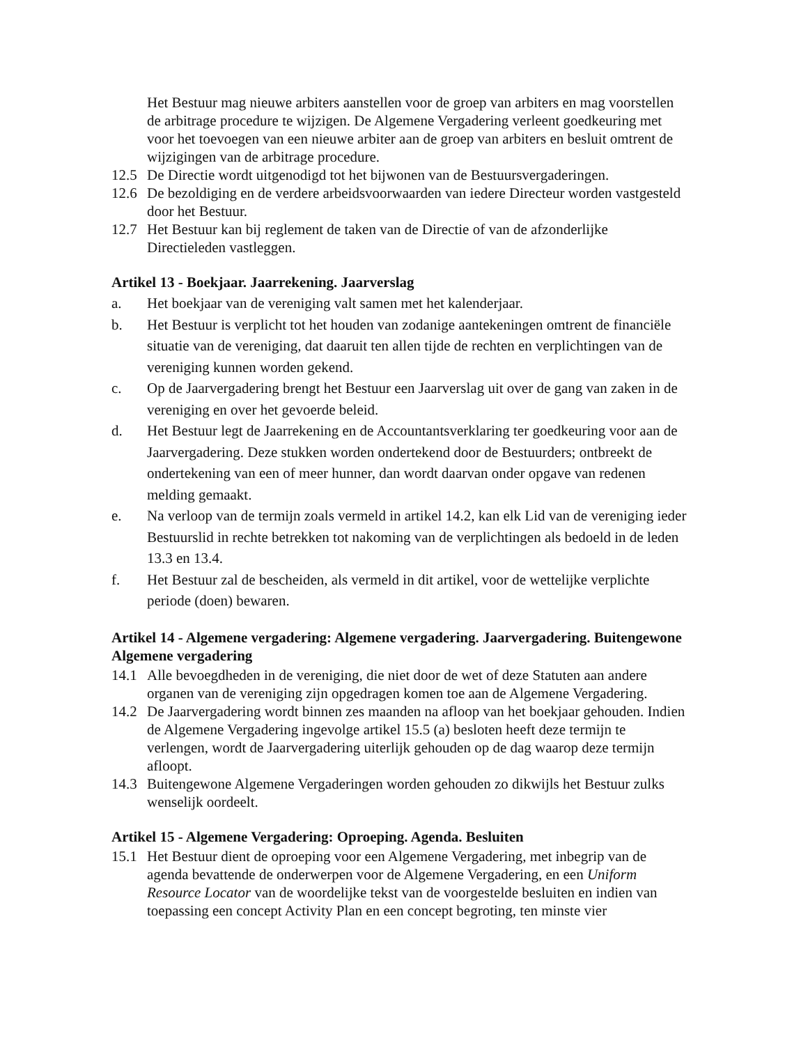Het Bestuur mag nieuwe arbiters aanstellen voor de groep van arbiters en mag voorstellen de arbitrage procedure te wijzigen. De Algemene Vergadering verleent goedkeuring met voor het toevoegen van een nieuwe arbiter aan de groep van arbiters en besluit omtrent de wijzigingen van de arbitrage procedure.
12.5 De Directie wordt uitgenodigd tot het bijwonen van de Bestuursvergaderingen.
12.6 De bezoldiging en de verdere arbeidsvoorwaarden van iedere Directeur worden vastgesteld door het Bestuur.
12.7 Het Bestuur kan bij reglement de taken van de Directie of van de afzonderlijke Directieleden vastleggen.
Artikel 13 - Boekjaar. Jaarrekening. Jaarverslag
a. Het boekjaar van de vereniging valt samen met het kalenderjaar.
b. Het Bestuur is verplicht tot het houden van zodanige aantekeningen omtrent de financiële situatie van de vereniging, dat daaruit ten allen tijde de rechten en verplichtingen van de vereniging kunnen worden gekend.
c. Op de Jaarvergadering brengt het Bestuur een Jaarverslag uit over de gang van zaken in de vereniging en over het gevoerde beleid.
d. Het Bestuur legt de Jaarrekening en de Accountantsverklaring ter goedkeuring voor aan de Jaarvergadering. Deze stukken worden ondertekend door de Bestuurders; ontbreekt de ondertekening van een of meer hunner, dan wordt daarvan onder opgave van redenen melding gemaakt.
e. Na verloop van de termijn zoals vermeld in artikel 14.2, kan elk Lid van de vereniging ieder Bestuurslid in rechte betrekken tot nakoming van de verplichtingen als bedoeld in de leden 13.3 en 13.4.
f. Het Bestuur zal de bescheiden, als vermeld in dit artikel, voor de wettelijke verplichte periode (doen) bewaren.
Artikel 14 - Algemene vergadering: Algemene vergadering. Jaarvergadering. Buitengewone Algemene vergadering
14.1 Alle bevoegdheden in de vereniging, die niet door de wet of deze Statuten aan andere organen van de vereniging zijn opgedragen komen toe aan de Algemene Vergadering.
14.2 De Jaarvergadering wordt binnen zes maanden na afloop van het boekjaar gehouden. Indien de Algemene Vergadering ingevolge artikel 15.5 (a) besloten heeft deze termijn te verlengen, wordt de Jaarvergadering uiterlijk gehouden op de dag waarop deze termijn afloopt.
14.3 Buitengewone Algemene Vergaderingen worden gehouden zo dikwijls het Bestuur zulks wenselijk oordeelt.
Artikel 15 - Algemene Vergadering: Oproeping. Agenda. Besluiten
15.1 Het Bestuur dient de oproeping voor een Algemene Vergadering, met inbegrip van de agenda bevattende de onderwerpen voor de Algemene Vergadering, en een Uniform Resource Locator van de woordelijke tekst van de voorgestelde besluiten en indien van toepassing een concept Activity Plan en een concept begroting, ten minste vier